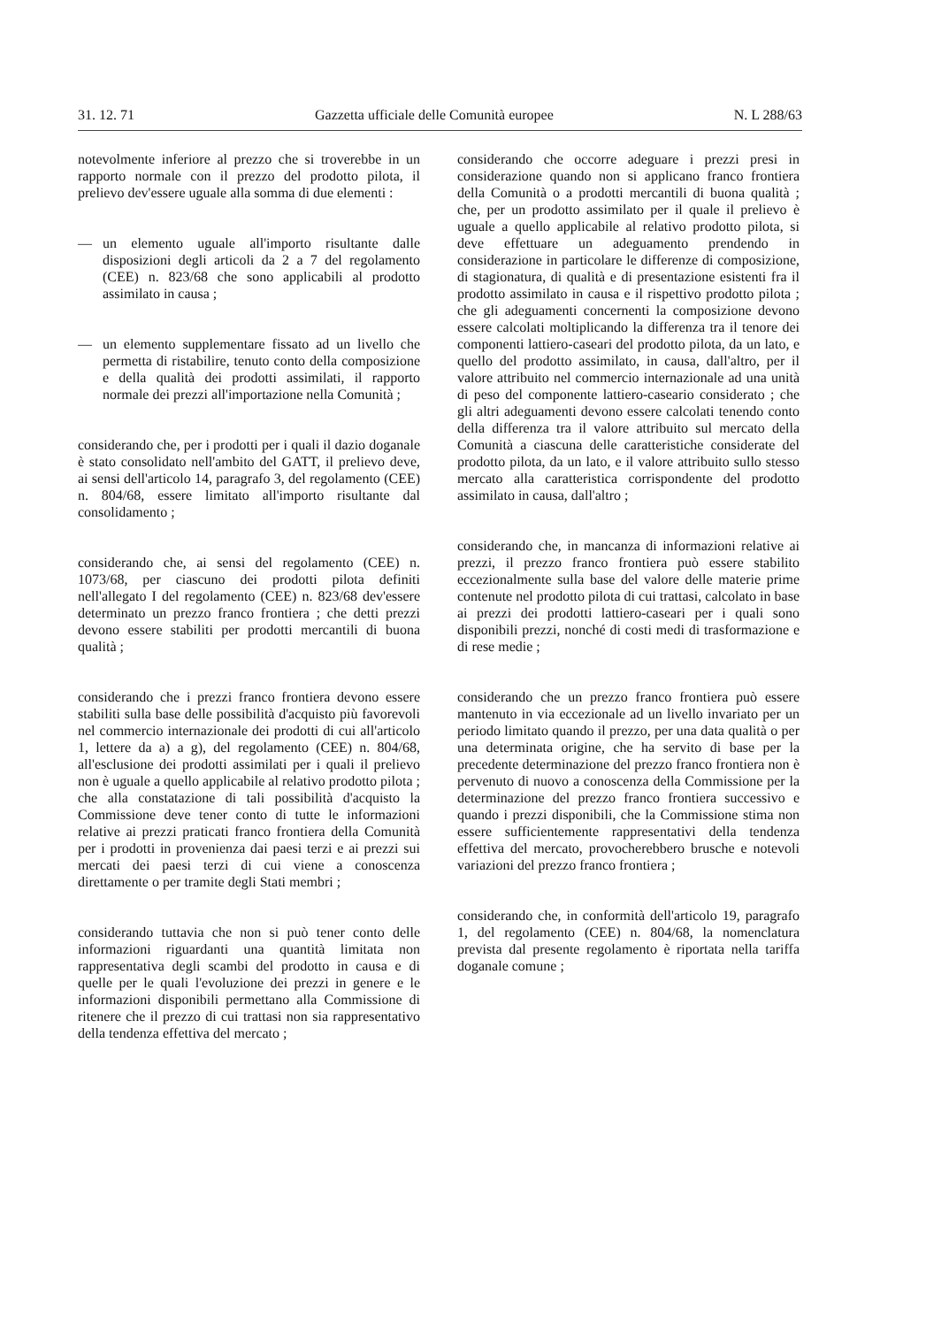31. 12. 71 Gazzetta ufficiale delle Comunità europee N. L 288/63
notevolmente inferiore al prezzo che si troverebbe in un rapporto normale con il prezzo del prodotto pilota, il prelievo dev'essere uguale alla somma di due elementi :
— un elemento uguale all'importo risultante dalle disposizioni degli articoli da 2 a 7 del regolamento (CEE) n. 823/68 che sono applicabili al prodotto assimilato in causa ;
— un elemento supplementare fissato ad un livello che permetta di ristabilire, tenuto conto della composizione e della qualità dei prodotti assimilati, il rapporto normale dei prezzi all'importazione nella Comunità ;
considerando che, per i prodotti per i quali il dazio doganale è stato consolidato nell'ambito del GATT, il prelievo deve, ai sensi dell'articolo 14, paragrafo 3, del regolamento (CEE) n. 804/68, essere limitato all'importo risultante dal consolidamento ;
considerando che, ai sensi del regolamento (CEE) n. 1073/68, per ciascuno dei prodotti pilota definiti nell'allegato I del regolamento (CEE) n. 823/68 dev'essere determinato un prezzo franco frontiera ; che detti prezzi devono essere stabiliti per prodotti mercantili di buona qualità ;
considerando che i prezzi franco frontiera devono essere stabiliti sulla base delle possibilità d'acquisto più favorevoli nel commercio internazionale dei prodotti di cui all'articolo 1, lettere da a) a g), del regolamento (CEE) n. 804/68, all'esclusione dei prodotti assimilati per i quali il prelievo non è uguale a quello applicabile al relativo prodotto pilota ; che alla constatazione di tali possibilità d'acquisto la Commissione deve tener conto di tutte le informazioni relative ai prezzi praticati franco frontiera della Comunità per i prodotti in provenienza dai paesi terzi e ai prezzi sui mercati dei paesi terzi di cui viene a conoscenza direttamente o per tramite degli Stati membri ;
considerando tuttavia che non si può tener conto delle informazioni riguardanti una quantità limitata non rappresentativa degli scambi del prodotto in causa e di quelle per le quali l'evoluzione dei prezzi in genere e le informazioni disponibili permettano alla Commissione di ritenere che il prezzo di cui trattasi non sia rappresentativo della tendenza effettiva del mercato ;
considerando che occorre adeguare i prezzi presi in considerazione quando non si applicano franco frontiera della Comunità o a prodotti mercantili di buona qualità ; che, per un prodotto assimilato per il quale il prelievo è uguale a quello applicabile al relativo prodotto pilota, si deve effettuare un adeguamento prendendo in considerazione in particolare le differenze di composizione, di stagionatura, di qualità e di presentazione esistenti fra il prodotto assimilato in causa e il rispettivo prodotto pilota ; che gli adeguamenti concernenti la composizione devono essere calcolati moltiplicando la differenza tra il tenore dei componenti lattiero-caseari del prodotto pilota, da un lato, e quello del prodotto assimilato, in causa, dall'altro, per il valore attribuito nel commercio internazionale ad una unità di peso del componente lattiero-caseario considerato ; che gli altri adeguamenti devono essere calcolati tenendo conto della differenza tra il valore attribuito sul mercato della Comunità a ciascuna delle caratteristiche considerate del prodotto pilota, da un lato, e il valore attribuito sullo stesso mercato alla caratteristica corrispondente del prodotto assimilato in causa, dall'altro ;
considerando che, in mancanza di informazioni relative ai prezzi, il prezzo franco frontiera può essere stabilito eccezionalmente sulla base del valore delle materie prime contenute nel prodotto pilota di cui trattasi, calcolato in base ai prezzi dei prodotti lattiero-caseari per i quali sono disponibili prezzi, nonché di costi medi di trasformazione e di rese medie ;
considerando che un prezzo franco frontiera può essere mantenuto in via eccezionale ad un livello invariato per un periodo limitato quando il prezzo, per una data qualità o per una determinata origine, che ha servito di base per la precedente determinazione del prezzo franco frontiera non è pervenuto di nuovo a conoscenza della Commissione per la determinazione del prezzo franco frontiera successivo e quando i prezzi disponibili, che la Commissione stima non essere sufficientemente rappresentativi della tendenza effettiva del mercato, provocherebbero brusche e notevoli variazioni del prezzo franco frontiera ;
considerando che, in conformità dell'articolo 19, paragrafo 1, del regolamento (CEE) n. 804/68, la nomenclatura prevista dal presente regolamento è riportata nella tariffa doganale comune ;